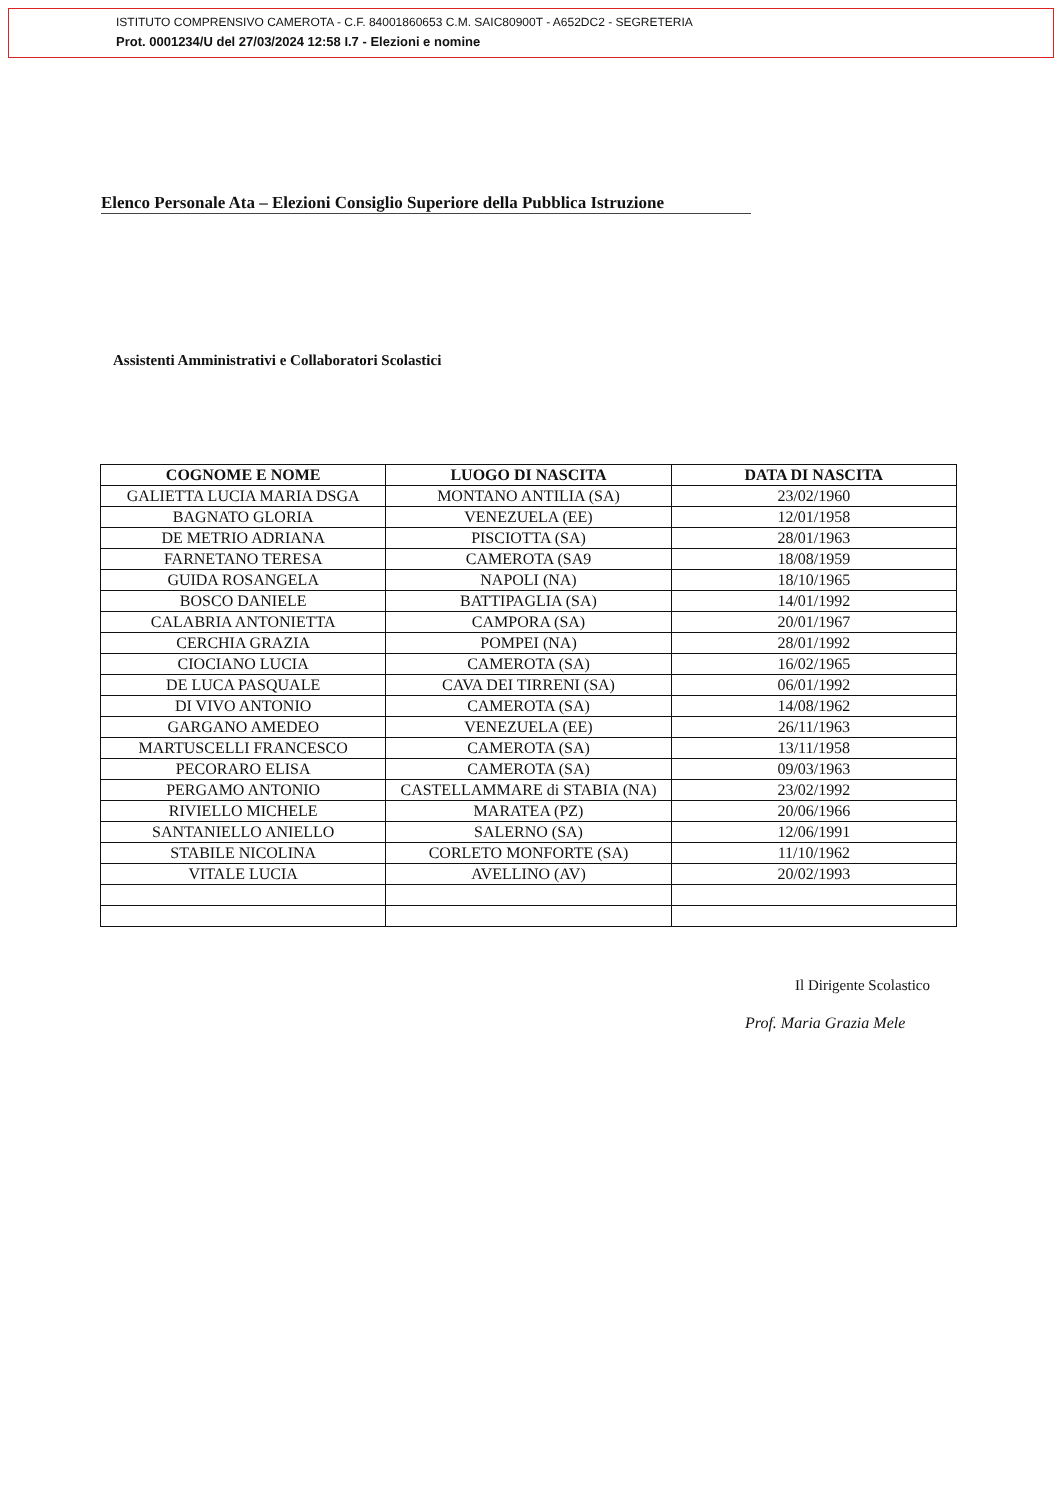ISTITUTO COMPRENSIVO CAMEROTA - C.F. 84001860653 C.M. SAIC80900T - A652DC2 - SEGRETERIA
Prot. 0001234/U del 27/03/2024 12:58 I.7 - Elezioni e nomine
Elenco Personale Ata – Elezioni Consiglio Superiore della Pubblica Istruzione
Assistenti Amministrativi e Collaboratori Scolastici
| COGNOME E NOME | LUOGO DI NASCITA | DATA DI NASCITA |
| --- | --- | --- |
| GALIETTA LUCIA MARIA DSGA | MONTANO ANTILIA (SA) | 23/02/1960 |
| BAGNATO GLORIA | VENEZUELA (EE) | 12/01/1958 |
| DE METRIO ADRIANA | PISCIOTTA (SA) | 28/01/1963 |
| FARNETANO TERESA | CAMEROTA (SA9 | 18/08/1959 |
| GUIDA ROSANGELA | NAPOLI (NA) | 18/10/1965 |
| BOSCO DANIELE | BATTIPAGLIA (SA) | 14/01/1992 |
| CALABRIA ANTONIETTA | CAMPORA (SA) | 20/01/1967 |
| CERCHIA GRAZIA | POMPEI (NA) | 28/01/1992 |
| CIOCIANO LUCIA | CAMEROTA (SA) | 16/02/1965 |
| DE LUCA PASQUALE | CAVA DEI TIRRENI (SA) | 06/01/1992 |
| DI VIVO ANTONIO | CAMEROTA (SA) | 14/08/1962 |
| GARGANO AMEDEO | VENEZUELA (EE) | 26/11/1963 |
| MARTUSCELLI FRANCESCO | CAMEROTA (SA) | 13/11/1958 |
| PECORARO ELISA | CAMEROTA (SA) | 09/03/1963 |
| PERGAMO ANTONIO | CASTELLAMMARE di STABIA (NA) | 23/02/1992 |
| RIVIELLO MICHELE | MARATEA (PZ) | 20/06/1966 |
| SANTANIELLO ANIELLO | SALERNO (SA) | 12/06/1991 |
| STABILE NICOLINA | CORLETO MONFORTE (SA) | 11/10/1962 |
| VITALE LUCIA | AVELLINO (AV) | 20/02/1993 |
Il Dirigente Scolastico
Prof. Maria Grazia Mele